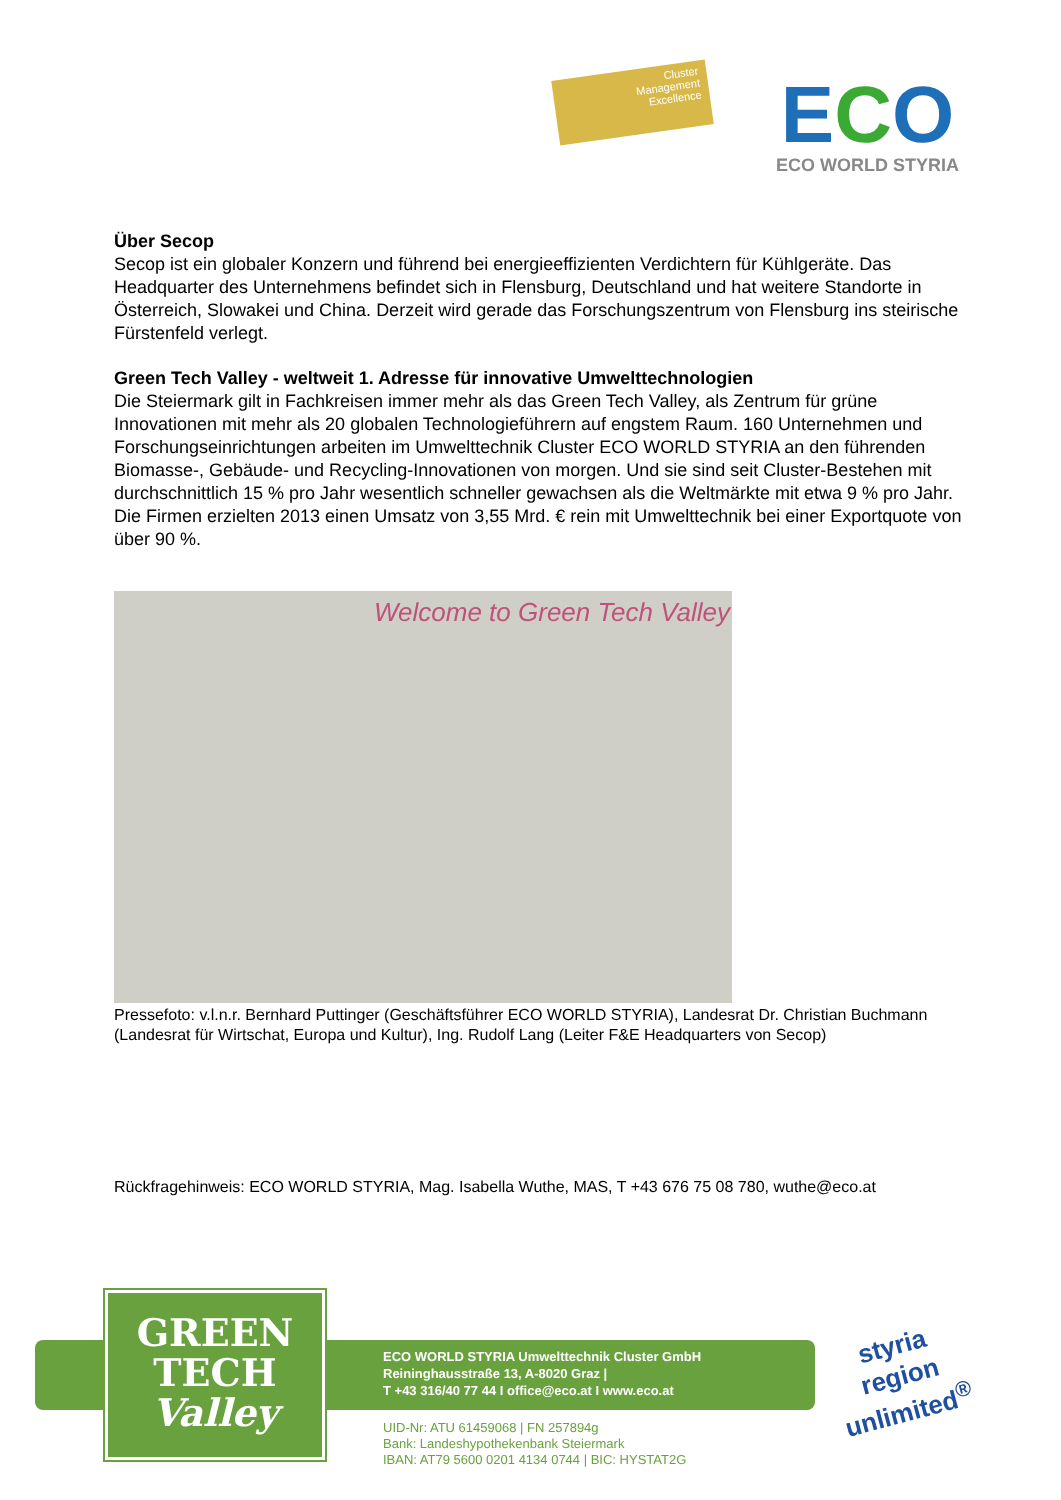Cluster
Management
Excellence
ECO
ECO WORLD STYRIA
Über Secop
Secop ist ein globaler Konzern und führend bei energieeffizienten Verdichtern für Kühlgeräte. Das Headquarter des Unternehmens befindet sich in Flensburg, Deutschland und hat weitere Standorte in Österreich, Slowakei und China. Derzeit wird gerade das Forschungszentrum von Flensburg ins steirische Fürstenfeld verlegt.
Green Tech Valley - weltweit 1. Adresse für innovative Umwelttechnologien
Die Steiermark gilt in Fachkreisen immer mehr als das Green Tech Valley, als Zentrum für grüne Innovationen mit mehr als 20 globalen Technologieführern auf engstem Raum. 160 Unternehmen und Forschungseinrichtungen arbeiten im Umwelttechnik Cluster ECO WORLD STYRIA an den führenden Biomasse-, Gebäude- und Recycling-Innovationen von morgen. Und sie sind seit Cluster-Bestehen mit durchschnittlich 15 % pro Jahr wesentlich schneller gewachsen als die Weltmärkte mit etwa 9 % pro Jahr. Die Firmen erzielten 2013 einen Umsatz von 3,55 Mrd. € rein mit Umwelttechnik bei einer Exportquote von über 90 %.
Welcome to Green Tech Valley
Pressefoto: v.l.n.r. Bernhard Puttinger (Geschäftsführer ECO WORLD STYRIA), Landesrat Dr. Christian Buchmann (Landesrat für Wirtschat, Europa und Kultur), Ing. Rudolf Lang (Leiter F&E Headquarters von Secop)
Rückfragehinweis: ECO WORLD STYRIA, Mag. Isabella Wuthe, MAS, T +43 676 75 08 780, wuthe@eco.at
GREEN
TECH
Valley
ECO WORLD STYRIA Umwelttechnik Cluster GmbH
Reininghausstraße 13, A-8020 Graz |
T +43 316/40 77 44 I office@eco.at I www.eco.at
UID-Nr: ATU 61459068 | FN 257894g
Bank: Landeshypothekenbank Steiermark
IBAN: AT79 5600 0201 4134 0744 | BIC: HYSTAT2G
styria
region
unlimited<sup>®</sup>